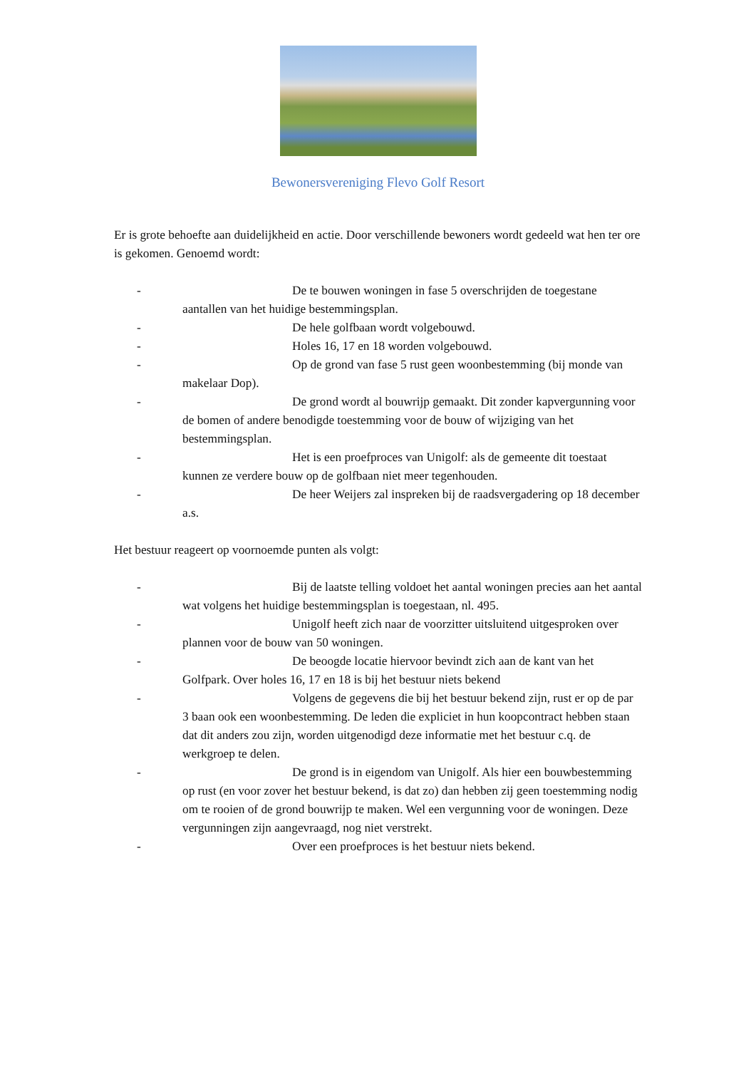Bewonersvereniging Flevo Golf Resort
Er is grote behoefte aan duidelijkheid en actie. Door verschillende bewoners wordt gedeeld wat hen ter ore is gekomen. Genoemd wordt:
- De te bouwen woningen in fase 5 overschrijden de toegestane aantallen van het huidige bestemmingsplan.
- De hele golfbaan wordt volgebouwd.
- Holes 16, 17 en 18 worden volgebouwd.
- Op de grond van fase 5 rust geen woonbestemming (bij monde van makelaar Dop).
- De grond wordt al bouwrijp gemaakt. Dit zonder kapvergunning voor de bomen of andere benodigde toestemming voor de bouw of wijziging van het bestemmingsplan.
- Het is een proefproces van Unigolf: als de gemeente dit toestaat kunnen ze verdere bouw op de golfbaan niet meer tegenhouden.
- De heer Weijers zal inspreken bij de raadsvergadering op 18 december a.s.
Het bestuur reageert op voornoemde punten als volgt:
- Bij de laatste telling voldoet het aantal woningen precies aan het aantal wat volgens het huidige bestemmingsplan is toegestaan, nl. 495.
- Unigolf heeft zich naar de voorzitter uitsluitend uitgesproken over plannen voor de bouw van 50 woningen.
- De beoogde locatie hiervoor bevindt zich aan de kant van het Golfpark. Over holes 16, 17 en 18 is bij het bestuur niets bekend
- Volgens de gegevens die bij het bestuur bekend zijn, rust er op de par 3 baan ook een woonbestemming. De leden die expliciet in hun koopcontract hebben staan dat dit anders zou zijn, worden uitgenodigd deze informatie met het bestuur c.q. de werkgroep te delen.
- De grond is in eigendom van Unigolf. Als hier een bouwbestemming op rust (en voor zover het bestuur bekend, is dat zo) dan hebben zij geen toestemming nodig om te rooien of de grond bouwrijp te maken. Wel een vergunning voor de woningen. Deze vergunningen zijn aangevraagd, nog niet verstrekt.
- Over een proefproces is het bestuur niets bekend.